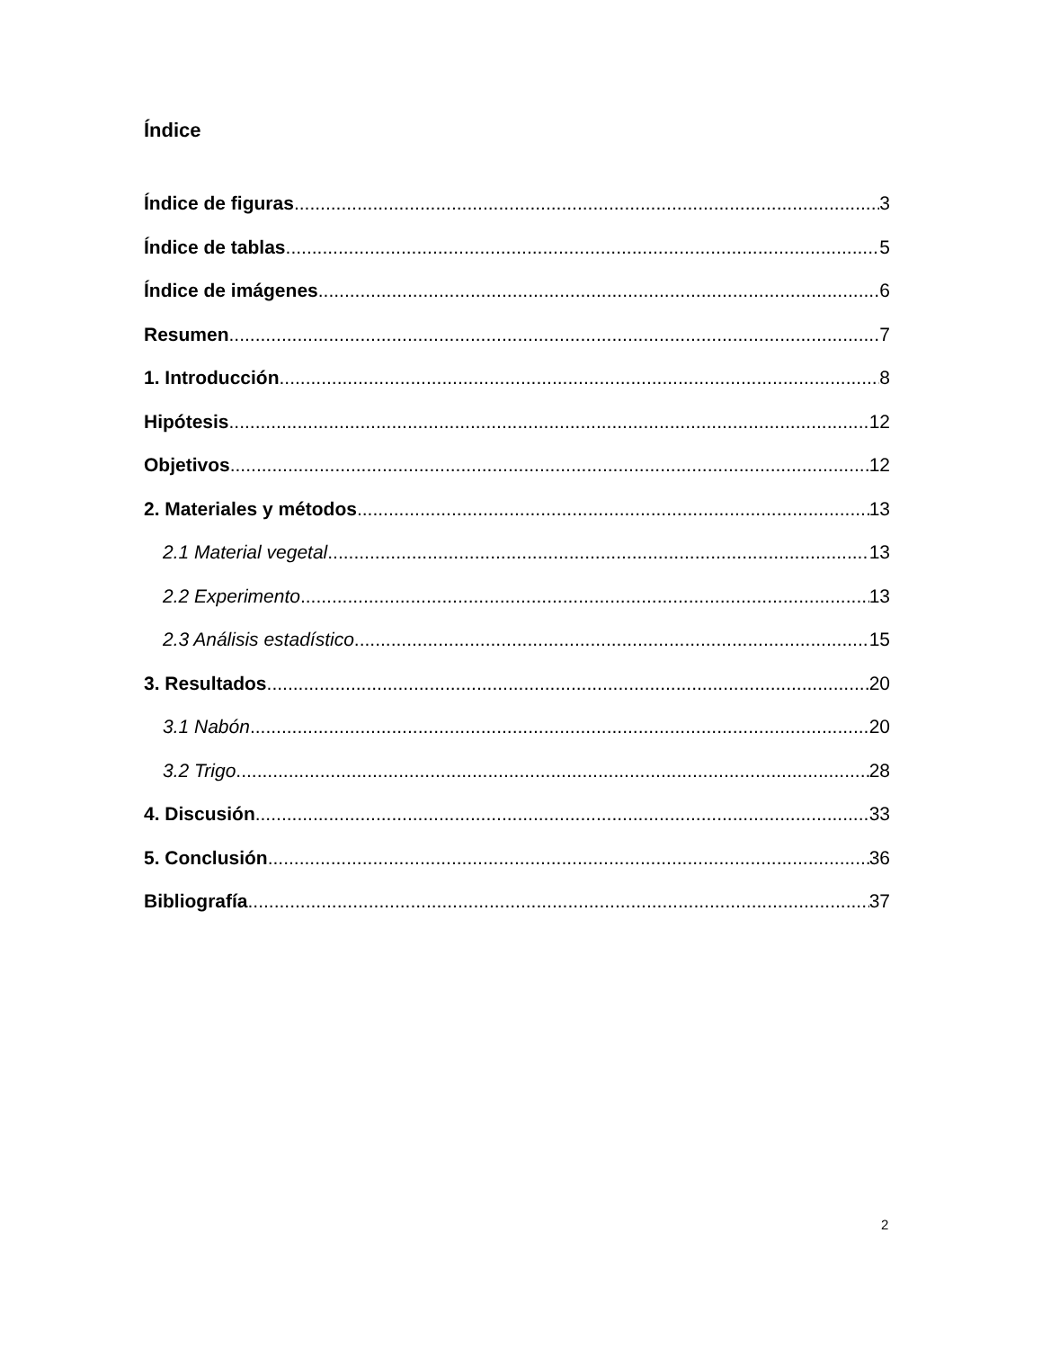Índice
Índice de figuras 3
Índice de tablas 5
Índice de imágenes 6
Resumen 7
1. Introducción 8
Hipótesis 12
Objetivos 12
2. Materiales y métodos 13
2.1 Material vegetal 13
2.2 Experimento 13
2.3 Análisis estadístico 15
3. Resultados 20
3.1 Nabón 20
3.2 Trigo 28
4. Discusión 33
5. Conclusión 36
Bibliografía 37
2